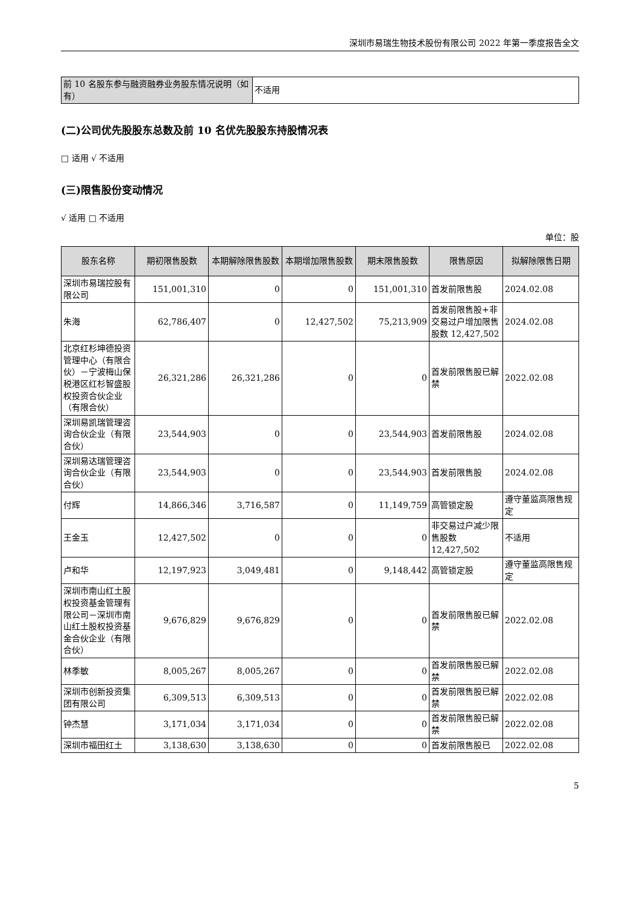深圳市易瑞生物技术股份有限公司 2022 年第一季度报告全文
| 前 10 名股东参与融资融券业务股东情况说明（如有） | 不适用 |
(二)公司优先股股东总数及前 10 名优先股股东持股情况表
□ 适用 √ 不适用
(三)限售股份变动情况
√ 适用 □ 不适用
单位：股
| 股东名称 | 期初限售股数 | 本期解除限售股数 | 本期增加限售股数 | 期末限售股数 | 限售原因 | 拟解除限售日期 |
| --- | --- | --- | --- | --- | --- | --- |
| 深圳市易瑞控股有限公司 | 151,001,310 | 0 | 0 | 151,001,310 | 首发前限售股 | 2024.02.08 |
| 朱海 | 62,786,407 | 0 | 12,427,502 | 75,213,909 | 首发前限售股+非交易过户增加限售股数 12,427,502 | 2024.02.08 |
| 北京红杉坤德投资管理中心（有限合伙）－宁波梅山保税港区红杉智盛股权投资合伙企业（有限合伙） | 26,321,286 | 26,321,286 | 0 | 0 | 首发前限售股已解禁 | 2022.02.08 |
| 深圳易凯瑞管理咨询合伙企业（有限合伙） | 23,544,903 | 0 | 0 | 23,544,903 | 首发前限售股 | 2024.02.08 |
| 深圳易达瑞管理咨询合伙企业（有限合伙） | 23,544,903 | 0 | 0 | 23,544,903 | 首发前限售股 | 2024.02.08 |
| 付辉 | 14,866,346 | 3,716,587 | 0 | 11,149,759 | 高管锁定股 | 遵守董监高限售规定 |
| 王金玉 | 12,427,502 | 0 | 0 | 0 | 非交易过户减少限售股数 12,427,502 | 不适用 |
| 卢和华 | 12,197,923 | 3,049,481 | 0 | 9,148,442 | 高管锁定股 | 遵守董监高限售规定 |
| 深圳市南山红土股权投资基金管理有限公司－深圳市南山红土股权投资基金合伙企业（有限合伙） | 9,676,829 | 9,676,829 | 0 | 0 | 首发前限售股已解禁 | 2022.02.08 |
| 林季敏 | 8,005,267 | 8,005,267 | 0 | 0 | 首发前限售股已解禁 | 2022.02.08 |
| 深圳市创新投资集团有限公司 | 6,309,513 | 6,309,513 | 0 | 0 | 首发前限售股已解禁 | 2022.02.08 |
| 钟杰慧 | 3,171,034 | 3,171,034 | 0 | 0 | 首发前限售股已解禁 | 2022.02.08 |
| 深圳市福田红土 | 3,138,630 | 3,138,630 | 0 | 0 | 首发前限售股已 | 2022.02.08 |
5